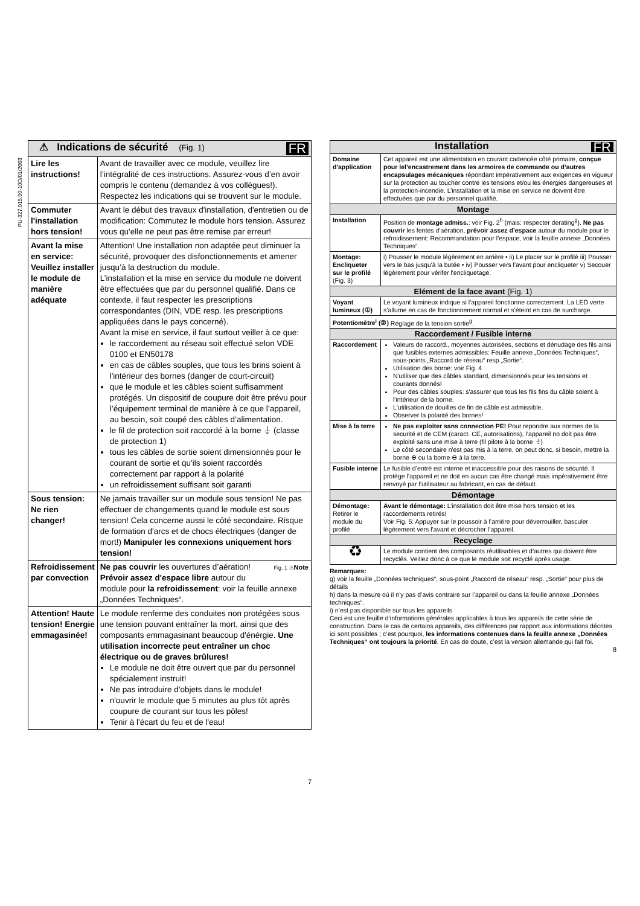PU-327.015.00-10D/01/2003
| FR ⚠ Indications de sécurité (Fig. 1) | |
| Lire les instructions! | Avant de travailler avec ce module, veuillez lire l’intégralité de ces instructions. Assurez-vous d’en avoir compris le contenu (demandez à vos collègues!). Respectez les indications qui se trouvent sur le module. |
| Commuter l'installation hors tension! | Avant le début des travaux d'installation, d'entretien ou de modification: Commutez le module hors tension. Assurez vous qu'elle ne peut pas être remise par erreur! |
| Avant la mise en service: Veuillez installer le module de manière adéquate | Attention! Une installation non adaptée peut diminuer la sécurité, provoquer des disfonctionnements et amener jusqu’à la destruction du module. L’installation et la mise en service du module ne doivent être effectuées que par du personnel qualifié. Dans ce contexte, il faut respecter les prescriptions correspondantes (DIN, VDE resp. les prescriptions appliquées dans le pays concerné). Avant la mise en service, il faut surtout veiller à ce que: le raccordement au réseau soit effectué selon VDE 0100 et EN50178 en cas de câbles souples, que tous les brins soient à l'intérieur des bornes (danger de court-circuit) que le module et les câbles soient suffisamment protégés. Un dispositif de coupure doit être prévu pour l’équipement terminal de manière à ce que l’appareil, au besoin, soit coupé des câbles d’alimentation. le fil de protection soit raccordé à la borne ⏚ (classe de protection 1) tous les câbles de sortie soient dimensionnés pour le courant de sortie et qu'ils soient raccordés correctement par rapport à la polarité un refroidissement suffisant soit garanti |
| Sous tension: Ne rien changer! | Ne jamais travailler sur un module sous tension! Ne pas effectuer de changements quand le module est sous tension! Cela concerne aussi le côté secondaire. Risque de formation d'arcs et de chocs électriques (danger de mort!) Manipuler les connexions uniquement hors tension! |
| Refroidissement par convection | Fig. 1 ⚠ Note Ne pas couvrir les ouvertures d’aération! Prévoir assez d'espace libre autour du module pour la refroidissement : voir la feuille annexe „Données Techniques“. |
| Attention! Haute tension! Energie emmagasinée! | Le module renferme des conduites non protégées sous une tension pouvant entraîner la mort, ainsi que des composants emmagasinant beaucoup d'énérgie. Une utilisation incorrecte peut entraîner un choc électrique ou de graves brûlures! Le module ne doit être ouvert que par du personnel spécialement instruit! Ne pas introduire d'objets dans le module! n'ouvrir le module que 5 minutes au plus tôt après coupure de courant sur tous les pôles! Tenir à l'écart du feu et de l'eau! |
7
| FR Installation | |
| Domaine d'application | Cet appareil est une alimentation en courant cadencée côté primaire, conçue pour lel’encastrement dans les armoires de commande ou d’autres encapsulages mécaniques répondant impérativement aux exigences en vigueur sur la protection au toucher contre les tensions et/ou les énergies dangereuses et la protection-incendie. L’installation et la mise en service ne doivent être effectuées que par du personnel qualifié. |
| Montage | |
| Installation | Position de montage admiss. : voir Fig. 2<sup>h</sup> (mais: respecter derating<sup>g</sup>). Ne pas couvrir les fentes d’aération, prévoir assez d’espace autour du module pour le refroidissement: Recommandation pour l’espace, voir la feuille annexe „Données Techniques“. |
| Montage: Encliqueter sur le profilé (Fig. 3) | i) Pousser le module légèrement en arrière • ii) Le placer sur le profilé iii) Pousser vers le bas jusqu'à la butée • iv) Pousser vers l'avant pour encliqueter v) Secouer légèrement pour vérifer l'encliquetage. |
| Elément de la face avant (Fig. 1) | |
| Voyant lumineux (①) | Le voyant lumineux indique si l’appareil fonctionne correctement. La LED verte s’allume en cas de fonctionnement normal et s’éteint en cas de surcharge. |
| Potentiomètre<sup>i</sup> (②) Réglage de la tension sortie<sup>g</sup>. | |
| Raccordement / Fusible interne | |
| Raccordement | Valeurs de raccord., moyennes autorisées, sections et dénudage des fils ainsi que fusibles externes admissibles: Feuille annexe „Données Techniques“, sous-points „Raccord de réseau“ resp „Sortie“. Utilisation des borne: voir Fig. 4 N'utiliser que des câbles standard, dimensionnés pour les tensions et courants donnés! Pour des câbles souples: s'assurer que tous les fils fins du câble soient à l'intérieur de la borne. L'utilisation de douilles de fin de câble est admissible. Observer la polarité des bornes! |
| Mise à la terre | Ne pas exploiter sans connection PE! Pour repondre aux normes de la securité et de CEM (caract. CE, autorisations), l’appareil no doit pas être exploité sans une mise à terre (fil pilote à la borne ⏚) Le côté secondaire n'est pas mis à la terre, on peut donc, si besoin, mettre la borne ⊕ ou la borne ⊖ à la terre. |
| Fusible interne | Le fusible d’entré est interne et inaccessible pour des raisons de sécurité. Il protège l’appareil et ne doit en aucun cas être changé mais impérativement être renvoyé par l’utilisateur au fabricant, en cas de défault. |
| Démontage | |
| Démontage: Retirer le module du profilé | Avant le démontage: L’installation doit être mise hors tension et les raccordements retirés! Voir Fig. 5: Appuyer sur le poussoir à l’arrière pour déverrouiller, basculer légèrement vers l’avant et décrocher l’appareil. |
| Recyclage | |
| ♻ | Le module contient des composants réutilisables et d’autres qui doivent être recyclés. Veillez donc à ce que le module soit recyclé après usage. |
Remarques:
g) voir la feuille „Données techniques“, sous-point „Raccord de réseau“ resp. „Sortie“ pour plus de détails
h) dans la mesure où il n’y pas d’avis contraire sur l’appareil ou dans la feuille annexe „Données techniques“.
i) n’est pas disponible sur tous les appareils
Ceci est une feuille d’informations générales applicables à tous les appareils de cette série de construction. Dans le cas de certains appareils, des différences par rapport aux informations décrites ici sont possibles ; c’est pourquoi, les informations contenues dans la feuille annexe „Données Techniques“ ont toujours la priorité. En cas de doute, c’est la version allemande qui fait foi.
8